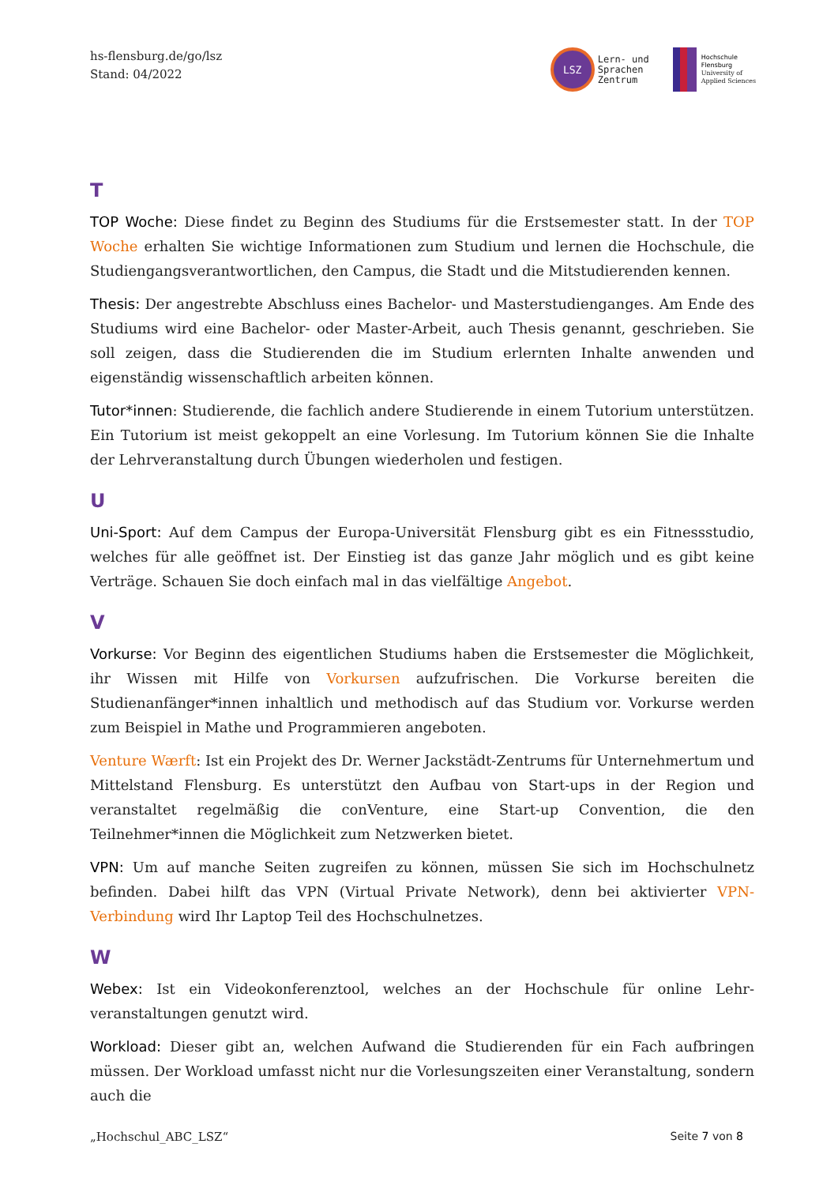hs-flensburg.de/go/lsz
Stand: 04/2022
LSZ
Lern- und
Sprachen
Zentrum
Hochschule
Flensburg
University of
Applied Sciences
T
TOP Woche: Diese findet zu Beginn des Studiums für die Erstsemester statt. In der TOP Woche erhalten Sie wichtige Informationen zum Studium und lernen die Hochschule, die Studiengangsverantwortlichen, den Campus, die Stadt und die Mitstudierenden kennen.
Thesis: Der angestrebte Abschluss eines Bachelor- und Masterstudienganges. Am Ende des Studiums wird eine Bachelor- oder Master-Arbeit, auch Thesis genannt, geschrieben. Sie soll zeigen, dass die Studierenden die im Studium erlernten Inhalte anwenden und eigenständig wissenschaftlich arbeiten können.
Tutor*innen: Studierende, die fachlich andere Studierende in einem Tutorium unterstützen. Ein Tutorium ist meist gekoppelt an eine Vorlesung. Im Tutorium können Sie die Inhalte der Lehrveranstaltung durch Übungen wiederholen und festigen.
U
Uni-Sport: Auf dem Campus der Europa-Universität Flensburg gibt es ein Fitnessstudio, welches für alle geöffnet ist. Der Einstieg ist das ganze Jahr möglich und es gibt keine Verträge. Schauen Sie doch einfach mal in das vielfältige Angebot.
V
Vorkurse: Vor Beginn des eigentlichen Studiums haben die Erstsemester die Möglichkeit, ihr Wissen mit Hilfe von Vorkursen aufzufrischen. Die Vorkurse bereiten die Studienanfänger*innen inhaltlich und methodisch auf das Studium vor. Vorkurse werden zum Beispiel in Mathe und Programmieren angeboten.
Venture Wærft: Ist ein Projekt des Dr. Werner Jackstädt-Zentrums für Unternehmertum und Mittelstand Flensburg. Es unterstützt den Aufbau von Start-ups in der Region und veranstaltet regelmäßig die conVenture, eine Start-up Convention, die den Teilnehmer*innen die Möglichkeit zum Netzwerken bietet.
VPN: Um auf manche Seiten zugreifen zu können, müssen Sie sich im Hochschulnetz befinden. Dabei hilft das VPN (Virtual Private Network), denn bei aktivierter VPN-Verbindung wird Ihr Laptop Teil des Hochschulnetzes.
W
Webex: Ist ein Videokonferenztool, welches an der Hochschule für online Lehr-veranstaltungen genutzt wird.
Workload: Dieser gibt an, welchen Aufwand die Studierenden für ein Fach aufbringen müssen. Der Workload umfasst nicht nur die Vorlesungszeiten einer Veranstaltung, sondern auch die
„Hochschul_ABC_LSZ“Seite 7 von 8